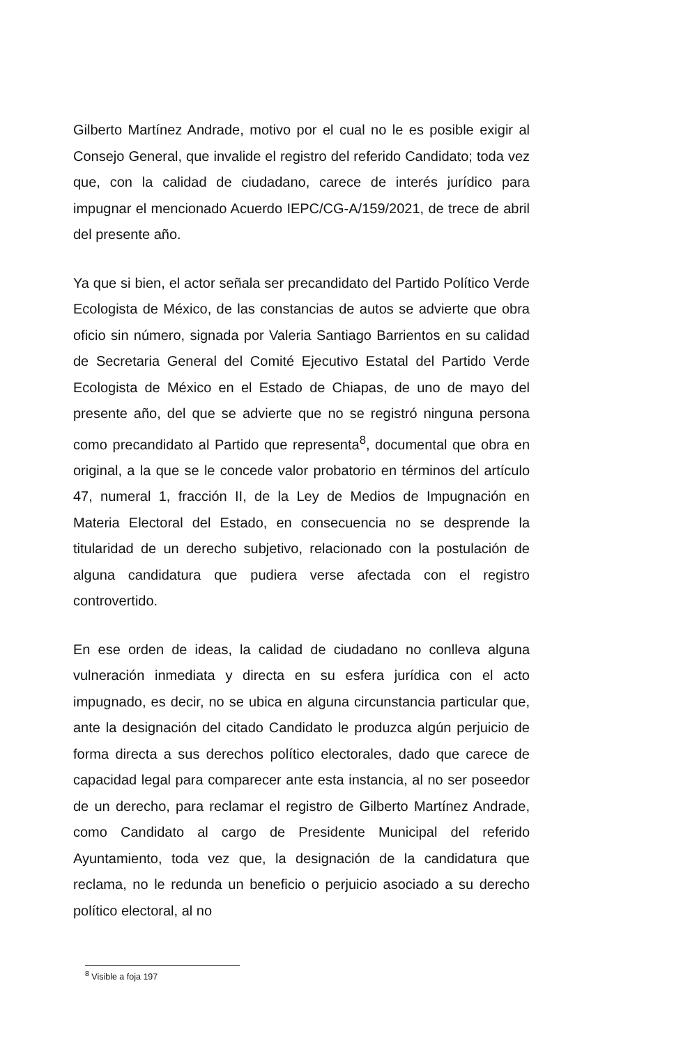Gilberto Martínez Andrade, motivo por el cual no le es posible exigir al Consejo General, que invalide el registro del referido Candidato; toda vez que, con la calidad de ciudadano, carece de interés jurídico para impugnar el mencionado Acuerdo IEPC/CG-A/159/2021, de trece de abril del presente año.
Ya que si bien, el actor señala ser precandidato del Partido Político Verde Ecologista de México, de las constancias de autos se advierte que obra oficio sin número, signada por Valeria Santiago Barrientos en su calidad de Secretaria General del Comité Ejecutivo Estatal del Partido Verde Ecologista de México en el Estado de Chiapas, de uno de mayo del presente año, del que se advierte que no se registró ninguna persona como precandidato al Partido que representa<sup>8</sup>, documental que obra en original, a la que se le concede valor probatorio en términos del artículo 47, numeral 1, fracción II, de la Ley de Medios de Impugnación en Materia Electoral del Estado, en consecuencia no se desprende la titularidad de un derecho subjetivo, relacionado con la postulación de alguna candidatura que pudiera verse afectada con el registro controvertido.
En ese orden de ideas, la calidad de ciudadano no conlleva alguna vulneración inmediata y directa en su esfera jurídica con el acto impugnado, es decir, no se ubica en alguna circunstancia particular que, ante la designación del citado Candidato le produzca algún perjuicio de forma directa a sus derechos político electorales, dado que carece de capacidad legal para comparecer ante esta instancia, al no ser poseedor de un derecho, para reclamar el registro de Gilberto Martínez Andrade, como Candidato al cargo de Presidente Municipal del referido Ayuntamiento, toda vez que, la designación de la candidatura que reclama, no le redunda un beneficio o perjuicio asociado a su derecho político electoral, al no
<sup>8</sup> Visible a foja 197